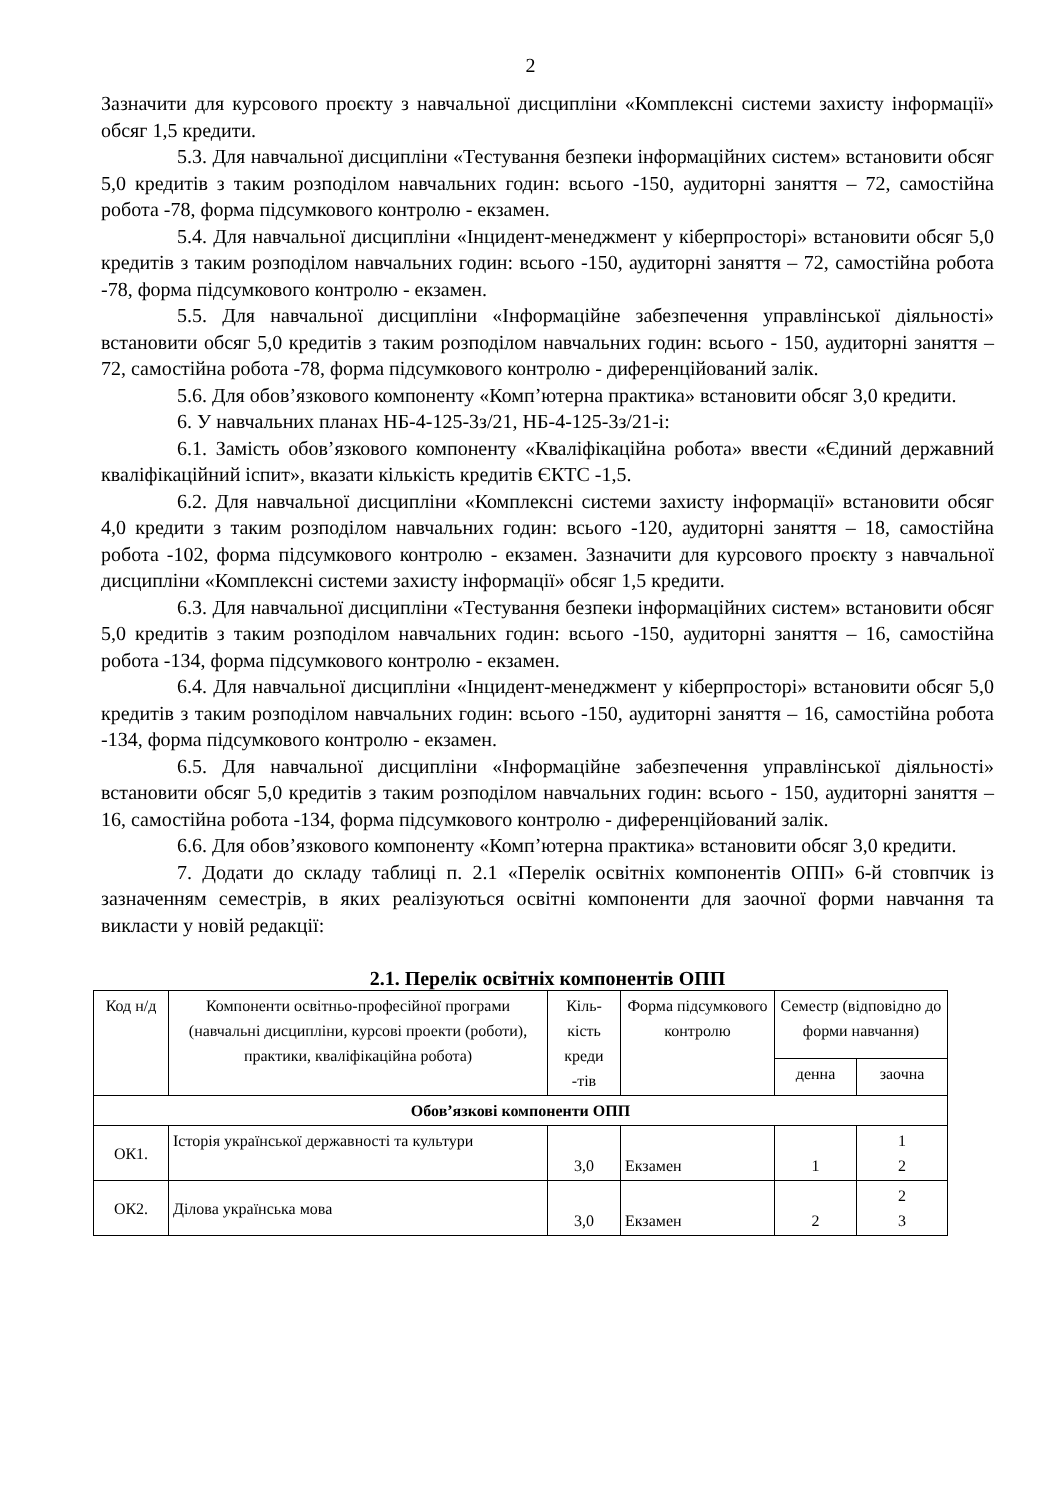2
Зазначити для курсового проєкту з навчальної дисципліни «Комплексні системи захисту інформації» обсяг 1,5 кредити.
5.3. Для навчальної дисципліни «Тестування безпеки інформаційних систем» встановити обсяг 5,0 кредитів з таким розподілом навчальних годин: всього -150, аудиторні заняття – 72, самостійна робота -78, форма підсумкового контролю - екзамен.
5.4. Для навчальної дисципліни «Інцидент-менеджмент у кіберпросторі» встановити обсяг 5,0 кредитів з таким розподілом навчальних годин: всього -150, аудиторні заняття – 72, самостійна робота -78, форма підсумкового контролю - екзамен.
5.5. Для навчальної дисципліни «Інформаційне забезпечення управлінської діяльності» встановити обсяг 5,0 кредитів з таким розподілом навчальних годин: всього - 150, аудиторні заняття – 72, самостійна робота -78, форма підсумкового контролю - диференційований залік.
5.6. Для обов’язкового компоненту «Комп’ютерна практика» встановити обсяг 3,0 кредити.
6. У навчальних планах НБ-4-125-3з/21, НБ-4-125-3з/21-і:
6.1. Замість обов’язкового компоненту «Кваліфікаційна робота» ввести «Єдиний державний кваліфікаційний іспит», вказати кількість кредитів ЄКТС -1,5.
6.2. Для навчальної дисципліни «Комплексні системи захисту інформації» встановити обсяг 4,0 кредити з таким розподілом навчальних годин: всього -120, аудиторні заняття – 18, самостійна робота -102, форма підсумкового контролю - екзамен. Зазначити для курсового проєкту з навчальної дисципліни «Комплексні системи захисту інформації» обсяг 1,5 кредити.
6.3. Для навчальної дисципліни «Тестування безпеки інформаційних систем» встановити обсяг 5,0 кредитів з таким розподілом навчальних годин: всього -150, аудиторні заняття – 16, самостійна робота -134, форма підсумкового контролю - екзамен.
6.4. Для навчальної дисципліни «Інцидент-менеджмент у кіберпросторі» встановити обсяг 5,0 кредитів з таким розподілом навчальних годин: всього -150, аудиторні заняття – 16, самостійна робота -134, форма підсумкового контролю - екзамен.
6.5. Для навчальної дисципліни «Інформаційне забезпечення управлінської діяльності» встановити обсяг 5,0 кредитів з таким розподілом навчальних годин: всього - 150, аудиторні заняття – 16, самостійна робота -134, форма підсумкового контролю - диференційований залік.
6.6. Для обов’язкового компоненту «Комп’ютерна практика» встановити обсяг 3,0 кредити.
7. Додати до складу таблиці п. 2.1 «Перелік освітніх компонентів ОПП» 6-й стовпчик із зазначенням семестрів, в яких реалізуються освітні компоненти для заочної форми навчання та викласти у новій редакції:
2.1. Перелік освітніх компонентів ОПП
| Код н/д | Компоненти освітньо-професійної програми (навчальні дисципліни, курсові проекти (роботи), практики, кваліфікаційна робота) | Кіль-кість креди -тів | Форма підсумкового контролю | Семестр (відповідно до форми навчання) | |
| | | | | денна | заочна |
| Обов’язкові компоненти ОПП | | | | | |
| ОК1. | Історія української державності та культури | 3,0 | Екзамен | 1 | 1 2 |
| ОК2. | Ділова українська мова | 3,0 | Екзамен | 2 | 2 3 |